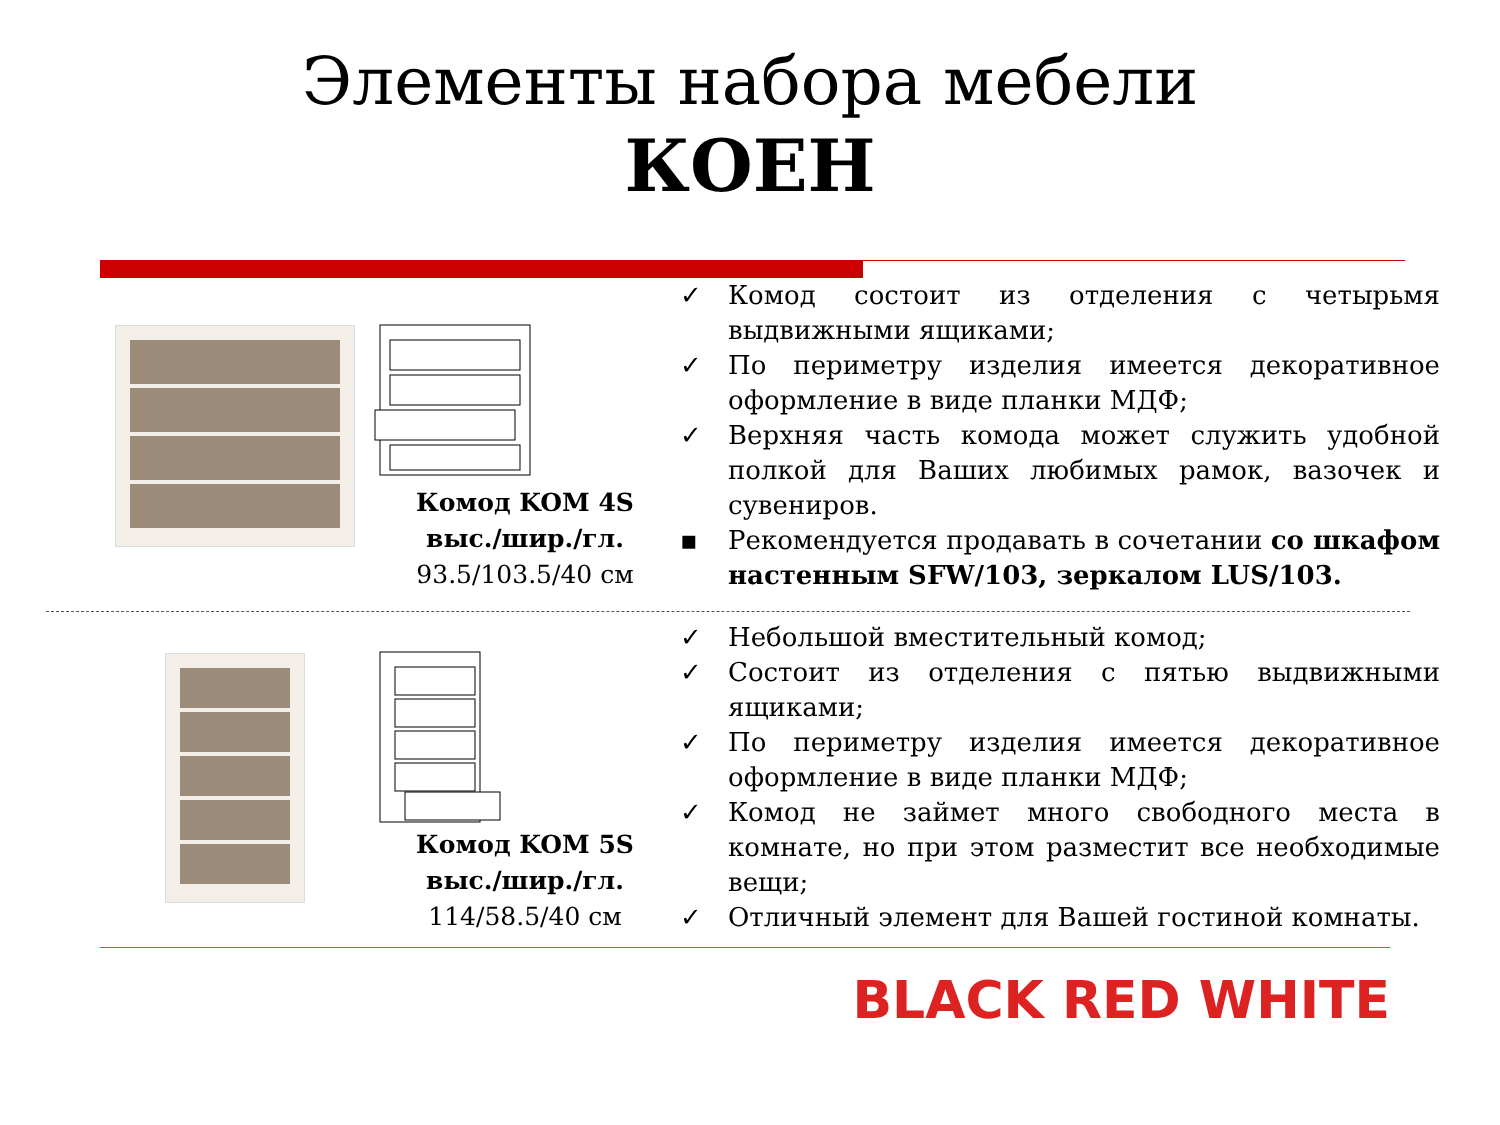Элементы набора мебели
КОЕН
Комод KOM 4S
выс./шир./гл.
93.5/103.5/40 см
✓ Комод состоит из отделения с четырьмя выдвижными ящиками;
✓ По периметру изделия имеется декоративное оформление в виде планки МДФ;
✓ Верхняя часть комода может служить удобной полкой для Ваших любимых рамок, вазочек и сувениров.
▪ Рекомендуется продавать в сочетании со шкафом настенным SFW/103, зеркалом LUS/103.
Комод KOM 5S
выс./шир./гл.
114/58.5/40 см
✓ Небольшой вместительный комод;
✓ Состоит из отделения с пятью выдвижными ящиками;
✓ По периметру изделия имеется декоративное оформление в виде планки МДФ;
✓ Комод не займет много свободного места в комнате, но при этом разместит все необходимые вещи;
✓ Отличный элемент для Вашей гостиной комнаты.
BLACK RED WHITE